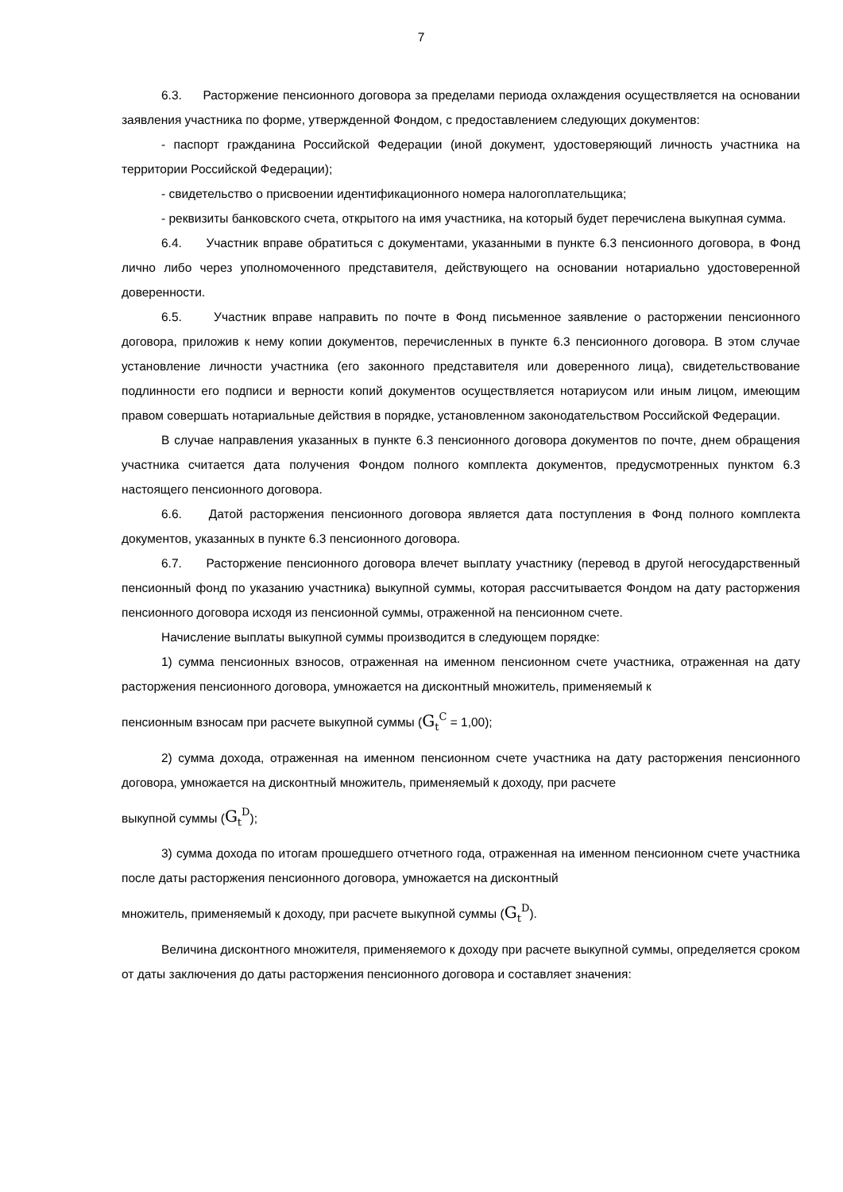7
6.3. Расторжение пенсионного договора за пределами периода охлаждения осуществляется на основании заявления участника по форме, утвержденной Фондом, с предоставлением следующих документов:
- паспорт гражданина Российской Федерации (иной документ, удостоверяющий личность участника на территории Российской Федерации);
- свидетельство о присвоении идентификационного номера налогоплательщика;
- реквизиты банковского счета, открытого на имя участника, на который будет перечислена выкупная сумма.
6.4. Участник вправе обратиться с документами, указанными в пункте 6.3 пенсионного договора, в Фонд лично либо через уполномоченного представителя, действующего на основании нотариально удостоверенной доверенности.
6.5. Участник вправе направить по почте в Фонд письменное заявление о расторжении пенсионного договора, приложив к нему копии документов, перечисленных в пункте 6.3 пенсионного договора. В этом случае установление личности участника (его законного представителя или доверенного лица), свидетельствование подлинности его подписи и верности копий документов осуществляется нотариусом или иным лицом, имеющим правом совершать нотариальные действия в порядке, установленном законодательством Российской Федерации.
В случае направления указанных в пункте 6.3 пенсионного договора документов по почте, днем обращения участника считается дата получения Фондом полного комплекта документов, предусмотренных пунктом 6.3 настоящего пенсионного договора.
6.6. Датой расторжения пенсионного договора является дата поступления в Фонд полного комплекта документов, указанных в пункте 6.3 пенсионного договора.
6.7. Расторжение пенсионного договора влечет выплату участнику (перевод в другой негосударственный пенсионный фонд по указанию участника) выкупной суммы, которая рассчитывается Фондом на дату расторжения пенсионного договора исходя из пенсионной суммы, отраженной на пенсионном счете.
Начисление выплаты выкупной суммы производится в следующем порядке:
1) сумма пенсионных взносов, отраженная на именном пенсионном счете участника, отраженная на дату расторжения пенсионного договора, умножается на дисконтный множитель, применяемый к
пенсионным взносам при расчете выкупной суммы (G<sub>t</sub><sup>C</sup> = 1,00);
2) сумма дохода, отраженная на именном пенсионном счете участника на дату расторжения пенсионного договора, умножается на дисконтный множитель, применяемый к доходу, при расчете
выкупной суммы (G<sub>t</sub><sup>D</sup>);
3) сумма дохода по итогам прошедшего отчетного года, отраженная на именном пенсионном счете участника после даты расторжения пенсионного договора, умножается на дисконтный
множитель, применяемый к доходу, при расчете выкупной суммы (G<sub>t</sub><sup>D</sup>).
Величина дисконтного множителя, применяемого к доходу при расчете выкупной суммы, определяется сроком от даты заключения до даты расторжения пенсионного договора и составляет значения: